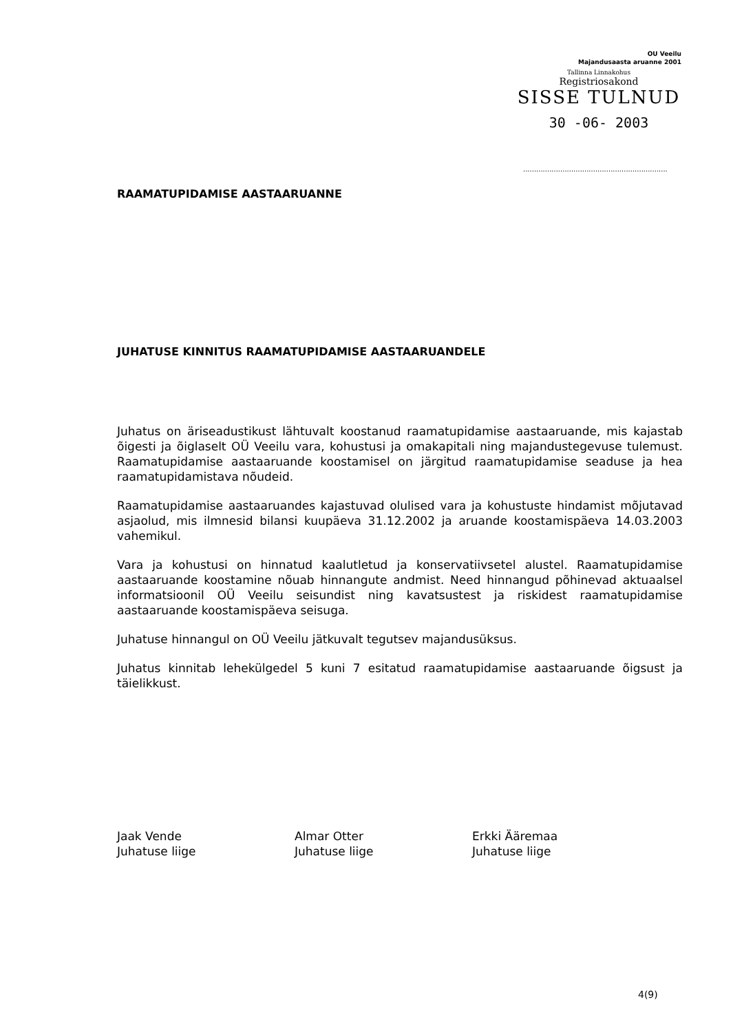OU Veeilu
Majandusaasta aruanne 2001
Tallinna Linnakohus
Registriosakond
SISSE TULNUD
30 -06- 2003
..................................................................
RAAMATUPIDAMISE AASTAARUANNE
JUHATUSE KINNITUS RAAMATUPIDAMISE AASTAARUANDELE
Juhatus on äriseadustikust lähtuvalt koostanud raamatupidamise aastaaruande, mis kajastab õigesti ja õiglaselt OÜ Veeilu vara, kohustusi ja omakapitali ning majandustegevuse tulemust. Raamatupidamise aastaaruande koostamisel on järgitud raamatupidamise seaduse ja hea raamatupidamistava nõudeid.
Raamatupidamise aastaaruandes kajastuvad olulised vara ja kohustuste hindamist mõjutavad asjaolud, mis ilmnesid bilansi kuupäeva 31.12.2002 ja aruande koostamispäeva 14.03.2003 vahemikul.
Vara ja kohustusi on hinnatud kaalutletud ja konservatiivsetel alustel. Raamatupidamise aastaaruande koostamine nõuab hinnangute andmist. Need hinnangud põhinevad aktuaalsel informatsioonil OÜ Veeilu seisundist ning kavatsustest ja riskidest raamatupidamise aastaaruande koostamispäeva seisuga.
Juhatuse hinnangul on OÜ Veeilu jätkuvalt tegutsev majandusüksus.
Juhatus kinnitab lehekülgedel 5 kuni 7 esitatud raamatupidamise aastaaruande õigsust ja täielikkust.
Jaak Vende
Juhatuse liige
Almar Otter
Juhatuse liige
Erkki Ääremaa
Juhatuse liige
4(9)